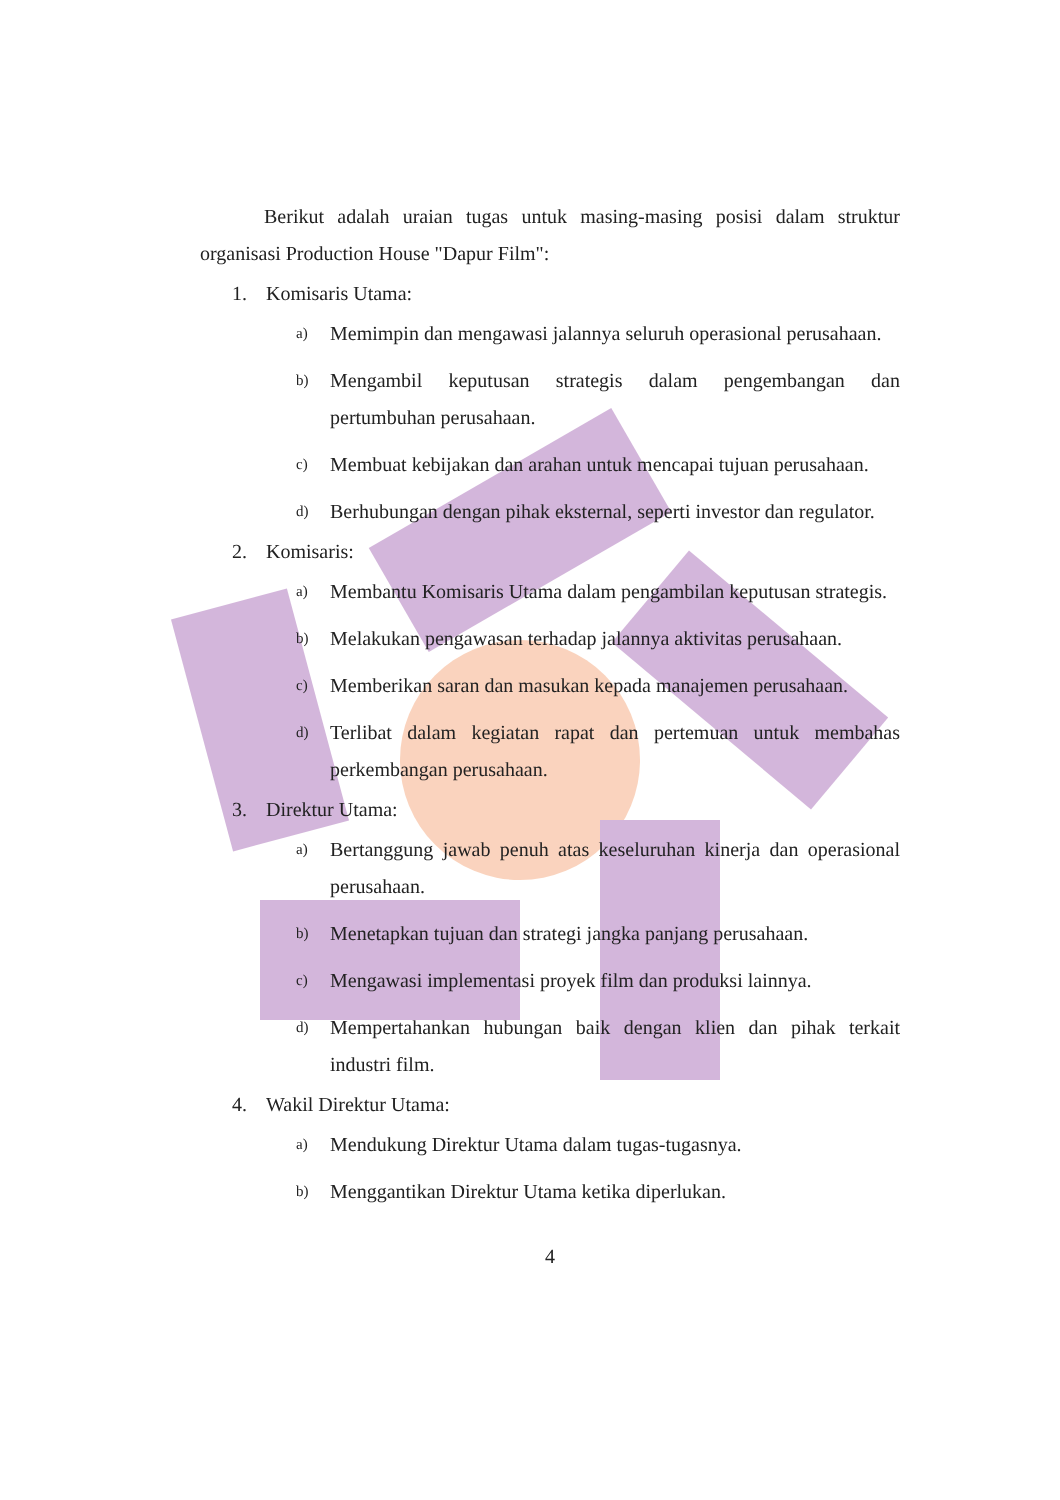Berikut adalah uraian tugas untuk masing-masing posisi dalam struktur organisasi Production House "Dapur Film":
1. Komisaris Utama:
a) Memimpin dan mengawasi jalannya seluruh operasional perusahaan.
b) Mengambil keputusan strategis dalam pengembangan dan pertumbuhan perusahaan.
c) Membuat kebijakan dan arahan untuk mencapai tujuan perusahaan.
d) Berhubungan dengan pihak eksternal, seperti investor dan regulator.
2. Komisaris:
a) Membantu Komisaris Utama dalam pengambilan keputusan strategis.
b) Melakukan pengawasan terhadap jalannya aktivitas perusahaan.
c) Memberikan saran dan masukan kepada manajemen perusahaan.
d) Terlibat dalam kegiatan rapat dan pertemuan untuk membahas perkembangan perusahaan.
3. Direktur Utama:
a) Bertanggung jawab penuh atas keseluruhan kinerja dan operasional perusahaan.
b) Menetapkan tujuan dan strategi jangka panjang perusahaan.
c) Mengawasi implementasi proyek film dan produksi lainnya.
d) Mempertahankan hubungan baik dengan klien dan pihak terkait industri film.
4. Wakil Direktur Utama:
a) Mendukung Direktur Utama dalam tugas-tugasnya.
b) Menggantikan Direktur Utama ketika diperlukan.
4